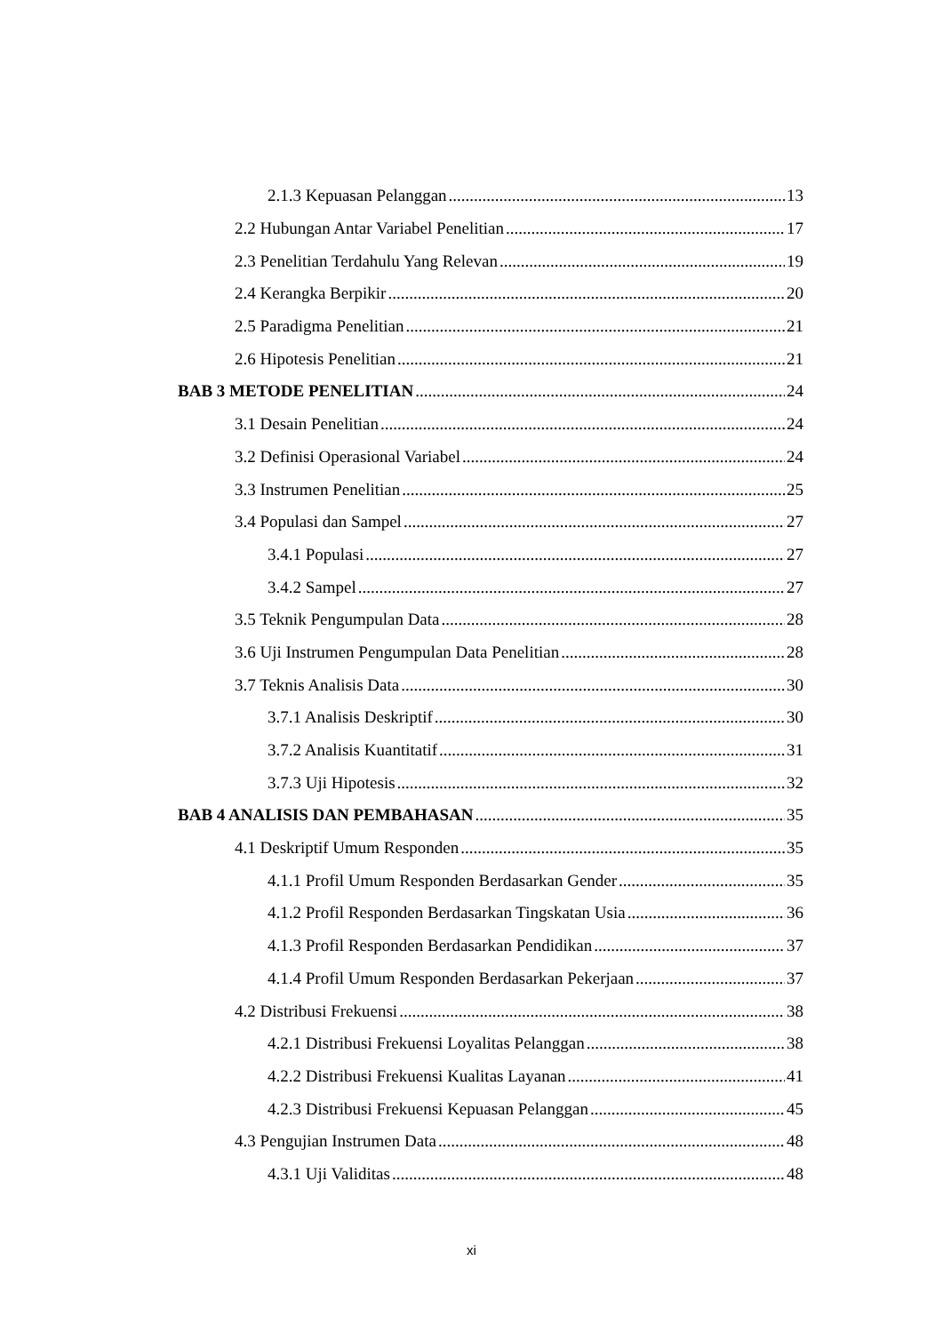2.1.3 Kepuasan Pelanggan 13
2.2 Hubungan Antar Variabel Penelitian 17
2.3 Penelitian Terdahulu Yang Relevan 19
2.4 Kerangka Berpikir 20
2.5 Paradigma Penelitian 21
2.6 Hipotesis Penelitian 21
BAB 3 METODE PENELITIAN 24
3.1 Desain Penelitian 24
3.2 Definisi Operasional Variabel 24
3.3 Instrumen Penelitian 25
3.4 Populasi dan Sampel 27
3.4.1 Populasi 27
3.4.2 Sampel 27
3.5 Teknik Pengumpulan Data 28
3.6 Uji Instrumen Pengumpulan Data Penelitian 28
3.7 Teknis Analisis Data 30
3.7.1 Analisis Deskriptif 30
3.7.2 Analisis Kuantitatif 31
3.7.3 Uji Hipotesis 32
BAB 4 ANALISIS DAN PEMBAHASAN 35
4.1 Deskriptif Umum Responden 35
4.1.1 Profil Umum Responden Berdasarkan Gender 35
4.1.2 Profil Responden Berdasarkan Tingskatan Usia 36
4.1.3 Profil Responden Berdasarkan Pendidikan 37
4.1.4 Profil Umum Responden Berdasarkan Pekerjaan 37
4.2 Distribusi Frekuensi 38
4.2.1 Distribusi Frekuensi Loyalitas Pelanggan 38
4.2.2 Distribusi Frekuensi Kualitas Layanan 41
4.2.3 Distribusi Frekuensi Kepuasan Pelanggan 45
4.3 Pengujian Instrumen Data 48
4.3.1 Uji Validitas 48
xi